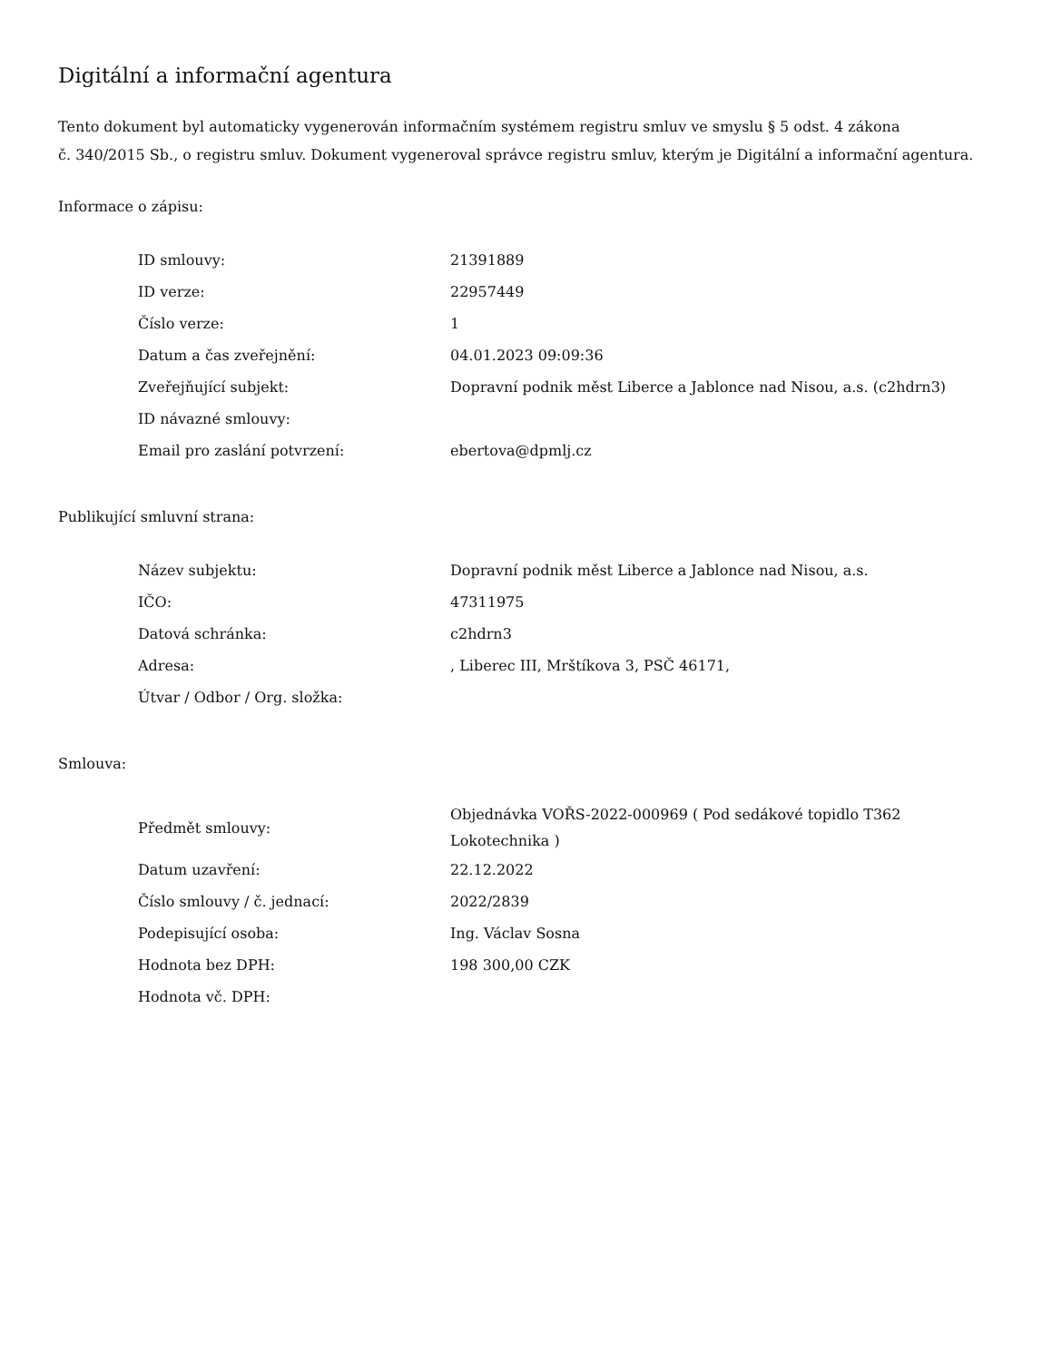Digitální a informační agentura
Tento dokument byl automaticky vygenerován informačním systémem registru smluv ve smyslu § 5 odst. 4 zákona
č. 340/2015 Sb., o registru smluv. Dokument vygeneroval správce registru smluv, kterým je Digitální a informační agentura.
Informace o zápisu:
| ID smlouvy: | 21391889 |
| ID verze: | 22957449 |
| Číslo verze: | 1 |
| Datum a čas zveřejnění: | 04.01.2023 09:09:36 |
| Zveřejňující subjekt: | Dopravní podnik měst Liberce a Jablonce nad Nisou, a.s. (c2hdrn3) |
| ID návazné smlouvy: | |
| Email pro zaslání potvrzení: | ebertova@dpmlj.cz |
Publikující smluvní strana:
| Název subjektu: | Dopravní podnik měst Liberce a Jablonce nad Nisou, a.s. |
| IČO: | 47311975 |
| Datová schránka: | c2hdrn3 |
| Adresa: | , Liberec III, Mrštíkova 3, PSČ 46171, |
| Útvar / Odbor / Org. složka: | |
Smlouva:
| Předmět smlouvy: | Objednávka VOŘS-2022-000969 ( Pod sedákové topidlo T362 Lokotechnika ) |
| Datum uzavření: | 22.12.2022 |
| Číslo smlouvy / č. jednací: | 2022/2839 |
| Podepisující osoba: | Ing. Václav Sosna |
| Hodnota bez DPH: | 198 300,00 CZK |
| Hodnota vč. DPH: | |